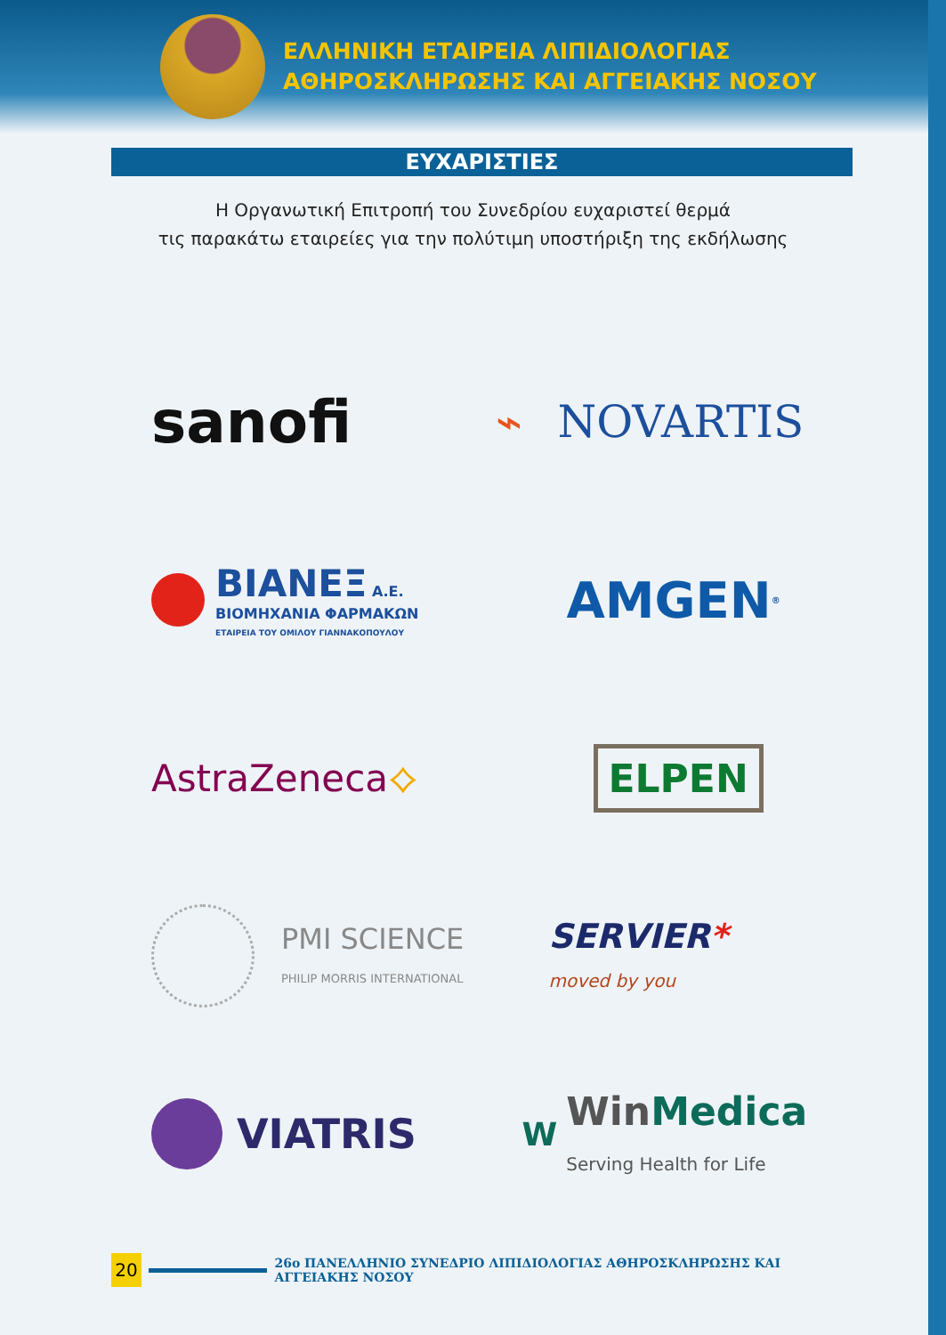ΕΛΛΗΝΙΚΗ ΕΤΑΙΡΕΙΑ ΛΙΠΙΔΙΟΛΟΓΙΑΣ
ΑΘΗΡΟΣΚΛΗΡΩΣΗΣ ΚΑΙ ΑΓΓΕΙΑΚΗΣ ΝΟΣΟΥ
ΕΥΧΑΡΙΣΤΙΕΣ
Η Οργανωτική Επιτροπή του Συνεδρίου ευχαριστεί θερμά
τις παρακάτω εταιρείες για την πολύτιμη υποστήριξη της εκδήλωσης
sanofi
⌁ NOVARTIS
ΒΙΑΝΕΞ Α.Ε.
ΒΙΟΜΗΧΑΝΙΑ ΦΑΡΜΑΚΩΝ
ΕΤΑΙΡΕΙΑ ΤΟΥ ΟΜΙΛΟΥ ΓΙΑΝΝΑΚΟΠΟΥΛΟΥ
AMGEN<sup>®</sup>
AstraZeneca ⟡
ELPEN
PMI SCIENCE
PHILIP MORRIS INTERNATIONAL
SERVIER*
moved by you
VIATRIS
W
WinMedica
Serving Health for Life
20
26ο ΠΑΝΕΛΛΗΝΙΟ ΣΥΝΕΔΡΙΟ ΛΙΠΙΔΙΟΛΟΓΙΑΣ ΑΘΗΡΟΣΚΛΗΡΩΣΗΣ ΚΑΙ ΑΓΓΕΙΑΚΗΣ ΝΟΣΟΥ